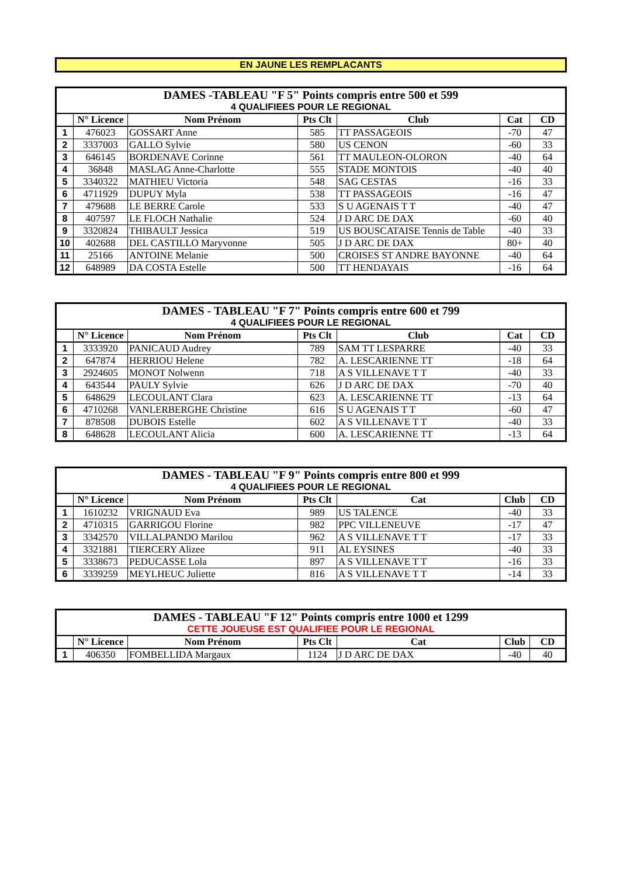EN JAUNE LES REMPLACANTS
| DAMES -TABLEAU "F 5" Points compris entre 500 et 599 | | | | | | |
| 4 QUALIFIEES POUR LE REGIONAL | | | | | | |
| | N° Licence | Nom Prénom | Pts Clt | Club | Cat | CD |
| 1 | 476023 | GOSSART Anne | 585 | TT PASSAGEOIS | -70 | 47 |
| 2 | 3337003 | GALLO Sylvie | 580 | US CENON | -60 | 33 |
| 3 | 646145 | BORDENAVE Corinne | 561 | TT MAULEON-OLORON | -40 | 64 |
| 4 | 36848 | MASLAG Anne-Charlotte | 555 | STADE MONTOIS | -40 | 40 |
| 5 | 3340322 | MATHIEU Victoria | 548 | SAG CESTAS | -16 | 33 |
| 6 | 4711929 | DUPUY Myla | 538 | TT PASSAGEOIS | -16 | 47 |
| 7 | 479688 | LE BERRE Carole | 533 | S U AGENAIS T T | -40 | 47 |
| 8 | 407597 | LE FLOCH Nathalie | 524 | J D ARC DE DAX | -60 | 40 |
| 9 | 3320824 | THIBAULT Jessica | 519 | US BOUSCATAISE Tennis de Table | -40 | 33 |
| 10 | 402688 | DEL CASTILLO Maryvonne | 505 | J D ARC DE DAX | 80+ | 40 |
| 11 | 25166 | ANTOINE Melanie | 500 | CROISES ST ANDRE BAYONNE | -40 | 64 |
| 12 | 648989 | DA COSTA Estelle | 500 | TT HENDAYAIS | -16 | 64 |
| DAMES - TABLEAU "F 7" Points compris entre 600 et 799 | | | | | | |
| 4 QUALIFIEES POUR LE REGIONAL | | | | | | |
| | N° Licence | Nom Prénom | Pts Clt | Club | Cat | CD |
| 1 | 3333920 | PANICAUD Audrey | 789 | SAM TT LESPARRE | -40 | 33 |
| 2 | 647874 | HERRIOU Helene | 782 | A. LESCARIENNE TT | -18 | 64 |
| 3 | 2924605 | MONOT Nolwenn | 718 | A S VILLENAVE T T | -40 | 33 |
| 4 | 643544 | PAULY Sylvie | 626 | J D ARC DE DAX | -70 | 40 |
| 5 | 648629 | LECOULANT Clara | 623 | A. LESCARIENNE TT | -13 | 64 |
| 6 | 4710268 | VANLERBERGHE Christine | 616 | S U AGENAIS T T | -60 | 47 |
| 7 | 878508 | DUBOIS Estelle | 602 | A S VILLENAVE T T | -40 | 33 |
| 8 | 648628 | LECOULANT Alicia | 600 | A. LESCARIENNE TT | -13 | 64 |
| DAMES - TABLEAU "F 9" Points compris entre 800 et 999 | | | | | | |
| 4 QUALIFIEES POUR LE REGIONAL | | | | | | |
| | N° Licence | Nom Prénom | Pts Clt | Cat | Club | CD |
| 1 | 1610232 | VRIGNAUD Eva | 989 | US TALENCE | -40 | 33 |
| 2 | 4710315 | GARRIGOU Florine | 982 | PPC VILLENEUVE | -17 | 47 |
| 3 | 3342570 | VILLALPANDO Marilou | 962 | A S VILLENAVE T T | -17 | 33 |
| 4 | 3321881 | TIERCERY Alizee | 911 | AL EYSINES | -40 | 33 |
| 5 | 3338673 | PEDUCASSE Lola | 897 | A S VILLENAVE T T | -16 | 33 |
| 6 | 3339259 | MEYLHEUC Juliette | 816 | A S VILLENAVE T T | -14 | 33 |
| DAMES - TABLEAU "F 12" Points compris entre 1000 et 1299 | | | | | | |
| CETTE JOUEUSE EST QUALIFIEE POUR LE REGIONAL | | | | | | |
| | N° Licence | Nom Prénom | Pts Clt | Cat | Club | CD |
| 1 | 406350 | FOMBELLIDA Margaux | 1124 | J D ARC DE DAX | -40 | 40 |